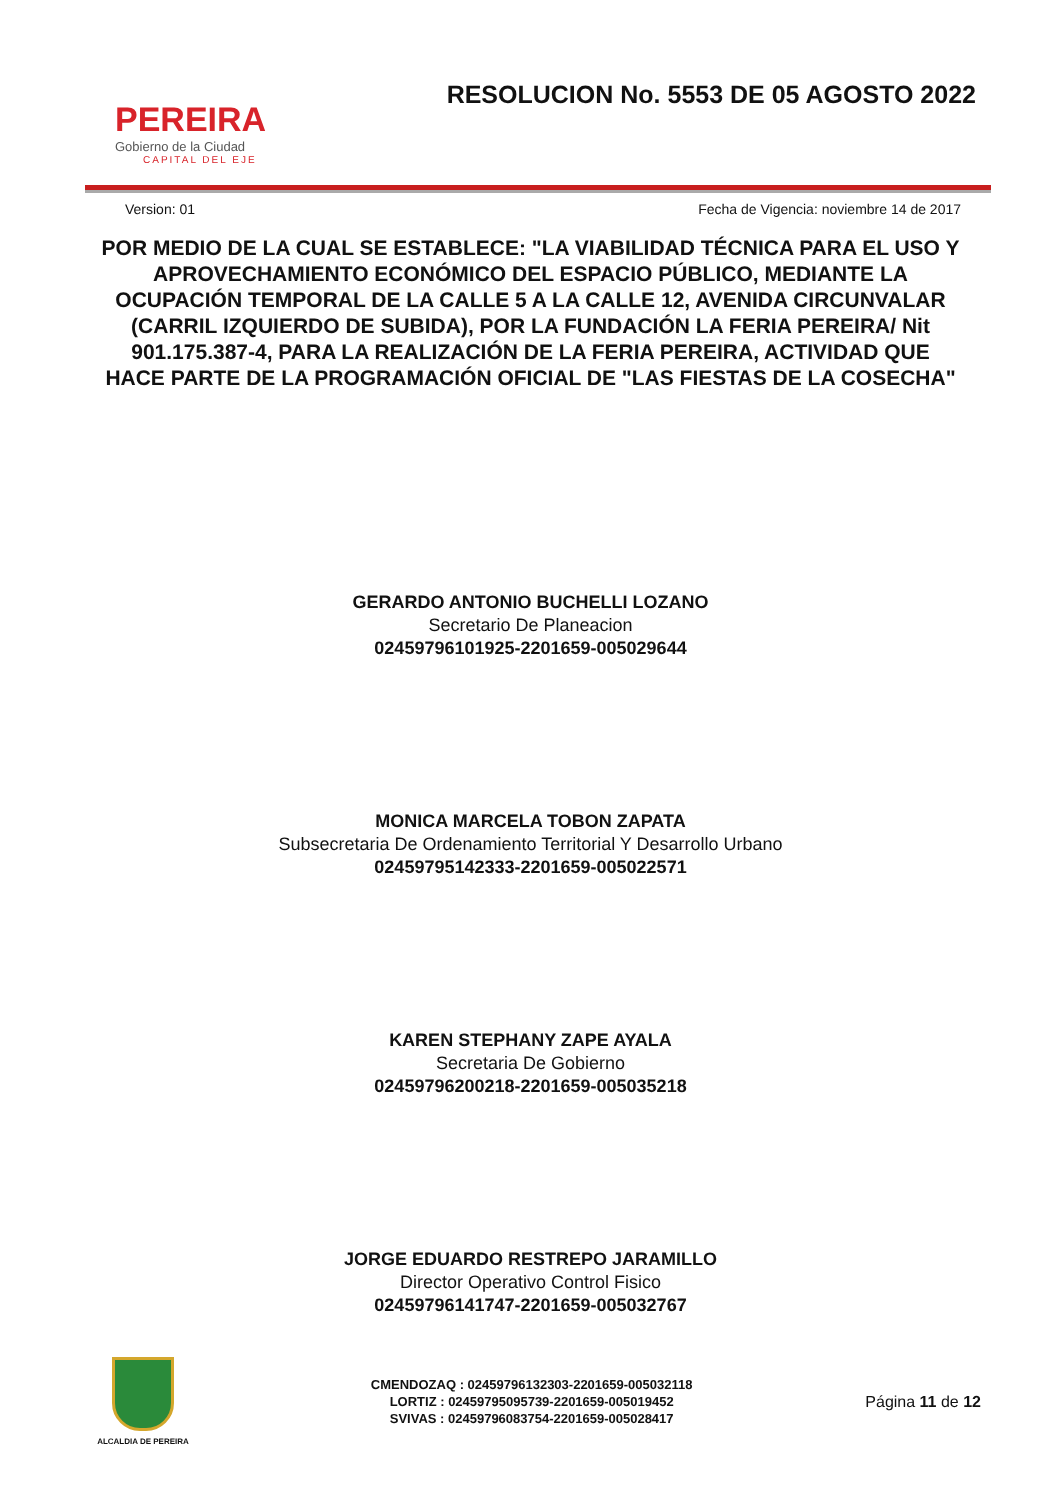PEREIRA
Gobierno de la Ciudad
CAPITAL DEL EJE
RESOLUCION No. 5553 DE 05 AGOSTO 2022
Version: 01 Fecha de Vigencia: noviembre 14 de 2017
POR MEDIO DE LA CUAL SE ESTABLECE: "LA VIABILIDAD TÉCNICA PARA EL USO Y APROVECHAMIENTO ECONÓMICO DEL ESPACIO PÚBLICO, MEDIANTE LA OCUPACIÓN TEMPORAL DE LA CALLE 5 A LA CALLE 12, AVENIDA CIRCUNVALAR (CARRIL IZQUIERDO DE SUBIDA), POR LA FUNDACIÓN LA FERIA PEREIRA/ Nit 901.175.387-4, PARA LA REALIZACIÓN DE LA FERIA PEREIRA, ACTIVIDAD QUE HACE PARTE DE LA PROGRAMACIÓN OFICIAL DE "LAS FIESTAS DE LA COSECHA"
GERARDO ANTONIO BUCHELLI LOZANO
Secretario De Planeacion
02459796101925-2201659-005029644
MONICA MARCELA TOBON ZAPATA
Subsecretaria De Ordenamiento Territorial Y Desarrollo Urbano
02459795142333-2201659-005022571
KAREN STEPHANY ZAPE AYALA
Secretaria De Gobierno
02459796200218-2201659-005035218
JORGE EDUARDO RESTREPO JARAMILLO
Director Operativo Control Fisico
02459796141747-2201659-005032767
ALCALDIA DE PEREIRA
CMENDOZAQ : 02459796132303-2201659-005032118
LORTIZ : 02459795095739-2201659-005019452
SVIVAS : 02459796083754-2201659-005028417
Página 11 de 12